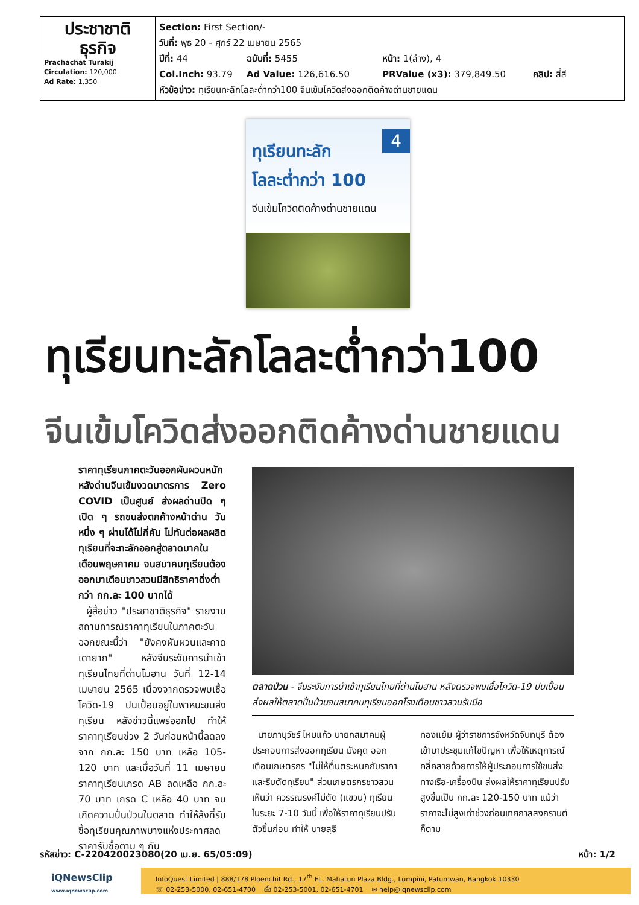| ประชาชาติ ธุรกิจ Prachachat Turakij Circulation: 120,000 Ad Rate: 1,350 | Section: First Section/- วันที่: พุธ 20 - ศุกร์ 22 เมษายน 2565 ปีที่: 44 ฉบับที่: 5455 หน้า: 1(ล่าง), 4 Col.Inch: 93.79 Ad Value: 126,616.50 PRValue (x3): 379,849.50 คลิป: สี่สี หัวข้อข่าว: ทุเรียนทะลักโลละต่ำกว่า100 จีนเข้มโควิดส่งออกติดค้างด่านชายแดน |
4
ทุเรียนทะลัก
โลละต่ำกว่า 100
จีนเข้มโควิดติดค้างด่านชายแดน
ทุเรียนทะลักโลละต่ำกว่า100
จีนเข้มโควิดส่งออกติดค้างด่านชายแดน
ราคาทุเรียนภาคตะวันออกผันผวนหนัก หลังด่านจีนเข้มงวดมาตรการ Zero COVID เป็นศูนย์ ส่งผลด่านปิด ๆ เปิด ๆ รถขนส่งตกค้างหน้าด่าน วันหนึ่ง ๆ ผ่านได้ไม่กี่คัน ไม่ทันต่อผลผลิตทุเรียนที่จะทะลักออกสู่ตลาดมากในเดือนพฤษภาคม จนสมาคมทุเรียนต้องออกมาเตือนชาวสวนมีสิทธิราคาดิ่งต่ำกว่า กก.ละ 100 บาทได้
ผู้สื่อข่าว "ประชาชาติธุรกิจ" รายงานสถานการณ์ราคาทุเรียนในภาคตะวันออกขณะนี้ว่า "ยังคงผันผวนและคาดเดายาก" หลังจีนระงับการนำเข้าทุเรียนไทยที่ด่านโมฮาน วันที่ 12-14 เมษายน 2565 เนื่องจากตรวจพบเชื้อโควิด-19 ปนเปื้อนอยู่ในพาหนะขนส่งทุเรียน หลังข่าวนี้แพร่ออกไป ทำให้ราคาทุเรียนช่วง 2 วันก่อนหน้านี้ลดลงจาก กก.ละ 150 บาท เหลือ 105-120 บาท และเมื่อวันที่ 11 เมษายน ราคาทุเรียนเกรด AB ลดเหลือ กก.ละ 70 บาท เกรด C เหลือ 40 บาท จนเกิดความปั่นป่วนในตลาด ทำให้ล้งที่รับซื้อทุเรียนคุณภาพบางแห่งประกาศลดราคารับซื้อตาม ๆ กัน
ตลาดป่วน - จีนระงับการนำเข้าทุเรียนไทยที่ด่านโมฮาน หลังตรวจพบเชื้อโควิด-19 ปนเปื้อน ส่งผลให้ตลาดปั่นป่วนจนสมาคมทุเรียนออกโรงเตือนชาวสวนรับมือ
นายภานุวัชร์ ไหมแก้ว นายกสมาคมผู้ประกอบการส่งออกทุเรียน มังคุด ออกเตือนเกษตรกร "ไม่ให้ตื่นตระหนกกับราคาและรีบตัดทุเรียน" ส่วนเกษตรกรชาวสวนเห็นว่า ควรรณรงค์ไม่ตัด (แขวน) ทุเรียนในระยะ 7-10 วันนี้ เพื่อให้ราคาทุเรียนปรับตัวขึ้นก่อน ทำให้ นายสุธี
ทองแย้ม ผู้ว่าราชการจังหวัดจันทบุรี ต้องเข้ามาประชุมแก้ไขปัญหา เพื่อให้เหตุการณ์คลี่คลายด้วยการให้ผู้ประกอบการใช้ขนส่งทางเรือ-เครื่องบิน ส่งผลให้ราคาทุเรียนปรับสูงขึ้นเป็น กก.ละ 120-150 บาท แม้ว่าราคาจะไม่สูงเท่าช่วงก่อนเทศกาลสงกรานต์ก็ตาม
รหัสข่าว: C-220420023080(20 เม.ย. 65/05:09) หน้า: 1/2
iQNewsClip
www.iqnewsclip.com
InfoQuest Limited | 888/178 Ploenchit Rd., 17<sup>th</sup> FL. Mahatun Plaza Bldg., Lumpini, Patumwan, Bangkok 10330
☏ 02-253-5000, 02-651-4700 ⎙ 02-253-5001, 02-651-4701 ✉ help@iqnewsclip.com